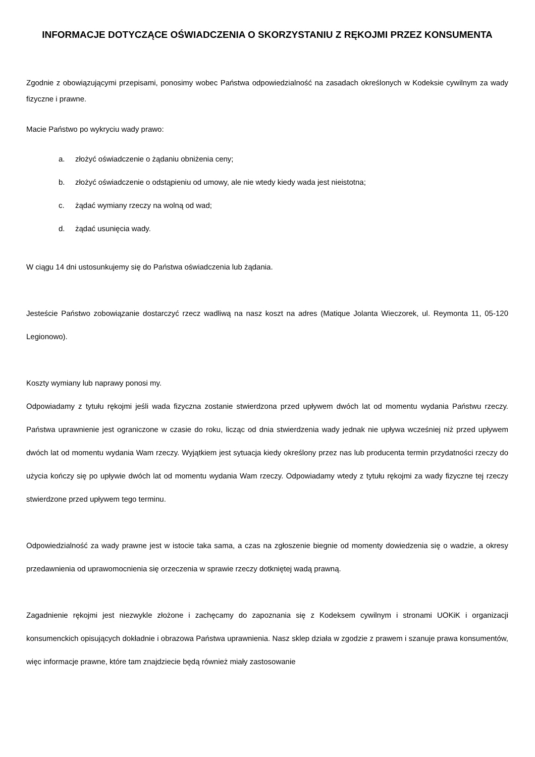INFORMACJE DOTYCZĄCE OŚWIADCZENIA O SKORZYSTANIU Z RĘKOJMI PRZEZ KONSUMENTA
Zgodnie z obowiązującymi przepisami, ponosimy wobec Państwa odpowiedzialność na zasadach określonych w Kodeksie cywilnym za wady fizyczne i prawne.
Macie Państwo po wykryciu wady prawo:
a. złożyć oświadczenie o żądaniu obniżenia ceny;
b. złożyć oświadczenie o odstąpieniu od umowy, ale nie wtedy kiedy wada jest nieistotna;
c. żądać wymiany rzeczy na wolną od wad;
d. żądać usunięcia wady.
W ciągu 14 dni ustosunkujemy się do Państwa oświadczenia lub żądania.
Jesteście Państwo zobowiązanie dostarczyć rzecz wadliwą na nasz koszt na adres (Matique Jolanta Wieczorek, ul. Reymonta 11, 05-120 Legionowo).
Koszty wymiany lub naprawy ponosi my.
Odpowiadamy z tytułu rękojmi jeśli wada fizyczna zostanie stwierdzona przed upływem dwóch lat od momentu wydania Państwu rzeczy. Państwa uprawnienie jest ograniczone w czasie do roku, licząc od dnia stwierdzenia wady jednak nie upływa wcześniej niż przed upływem dwóch lat od momentu wydania Wam rzeczy. Wyjątkiem jest sytuacja kiedy określony przez nas lub producenta termin przydatności rzeczy do użycia kończy się po upływie dwóch lat od momentu wydania Wam rzeczy. Odpowiadamy wtedy z tytułu rękojmi za wady fizyczne tej rzeczy stwierdzone przed upływem tego terminu.
Odpowiedzialność za wady prawne jest w istocie taka sama, a czas na zgłoszenie biegnie od momenty dowiedzenia się o wadzie, a okresy przedawnienia od uprawomocnienia się orzeczenia w sprawie rzeczy dotkniętej wadą prawną.
Zagadnienie rękojmi jest niezwykle złożone i zachęcamy do zapoznania się z Kodeksem cywilnym i stronami UOKiK i organizacji konsumenckich opisujących dokładnie i obrazowa Państwa uprawnienia. Nasz sklep działa w zgodzie z prawem i szanuje prawa konsumentów, więc informacje prawne, które tam znajdziecie będą również miały zastosowanie